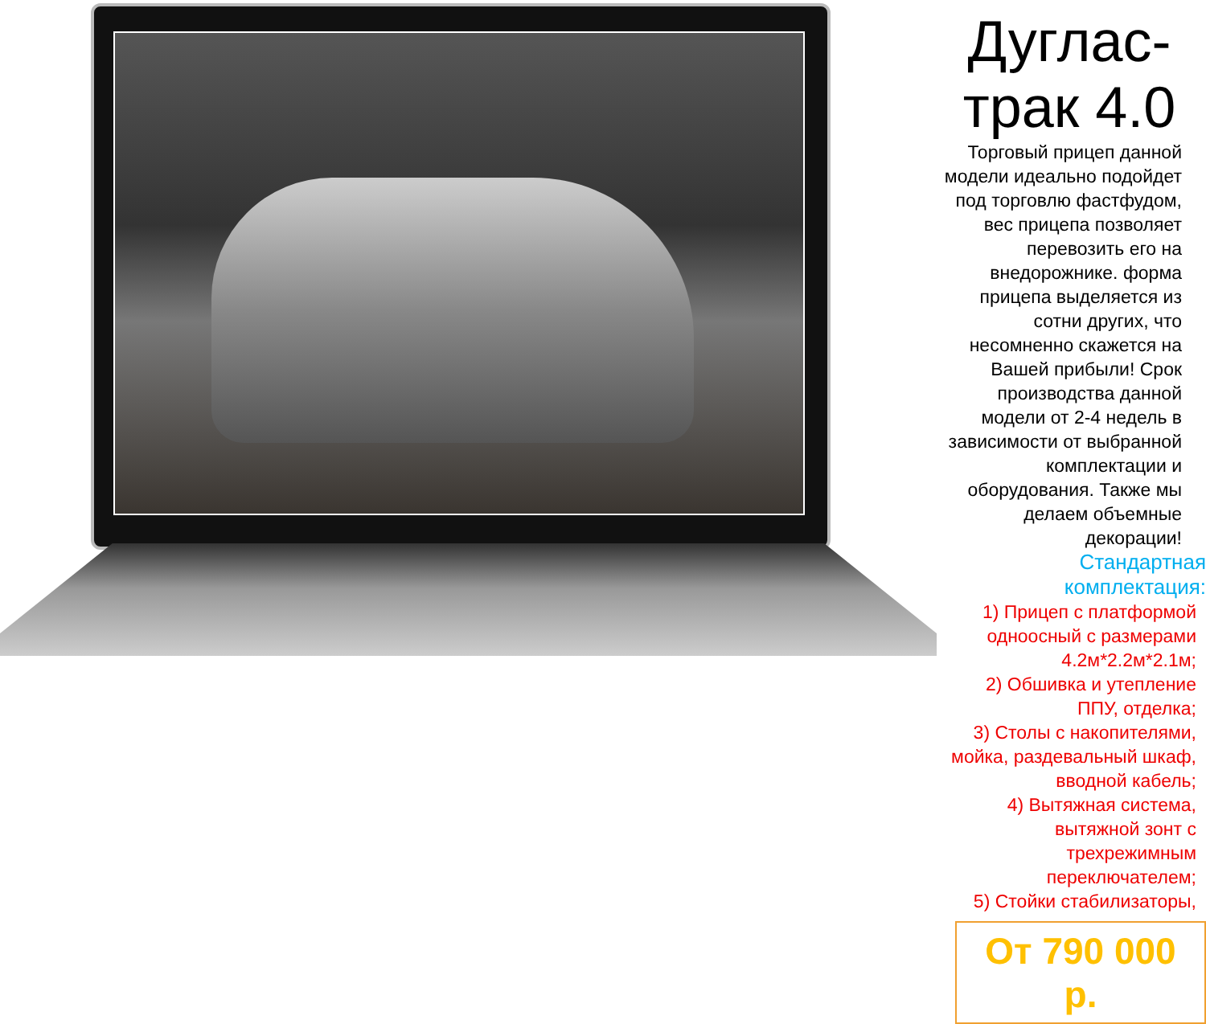Дуглас-трак 4.0
Торговый прицеп данной модели идеально подойдет под торговлю фастфудом, вес прицепа позволяет перевозить его на внедорожнике. форма прицепа выделяется из сотни других, что несомненно скажется на Вашей прибыли! Срок производства данной модели от 2-4 недель в зависимости от выбранной комплектации и оборудования. Также мы делаем объемные декорации!
Стандартная комплектация:
1) Прицеп с платформой одноосный с размерами 4.2м*2.2м*2.1м;
2) Обшивка и утепление ППУ, отделка;
3) Столы с накопителями, мойка, раздевальный шкаф, вводной кабель;
4) Вытяжная система, вытяжной зонт с трехрежимным переключателем;
5) Стойки стабилизаторы,
От 790 000 р.